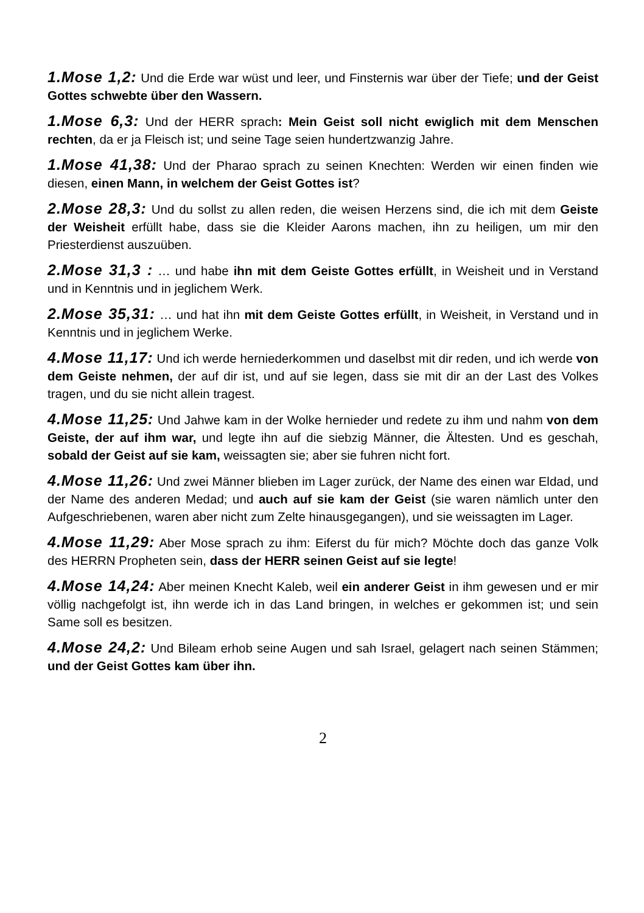1.Mose 1,2: Und die Erde war wüst und leer, und Finsternis war über der Tiefe; und der Geist Gottes schwebte über den Wassern.
1.Mose 6,3: Und der HERR sprach: Mein Geist soll nicht ewiglich mit dem Menschen rechten, da er ja Fleisch ist; und seine Tage seien hundertzwanzig Jahre.
1.Mose 41,38: Und der Pharao sprach zu seinen Knechten: Werden wir einen finden wie diesen, einen Mann, in welchem der Geist Gottes ist?
2.Mose 28,3: Und du sollst zu allen reden, die weisen Herzens sind, die ich mit dem Geiste der Weisheit erfüllt habe, dass sie die Kleider Aarons machen, ihn zu heiligen, um mir den Priesterdienst auszuüben.
2.Mose 31,3 : … und habe ihn mit dem Geiste Gottes erfüllt, in Weisheit und in Verstand und in Kenntnis und in jeglichem Werk.
2.Mose 35,31: … und hat ihn mit dem Geiste Gottes erfüllt, in Weisheit, in Verstand und in Kenntnis und in jeglichem Werke.
4.Mose 11,17: Und ich werde herniederkommen und daselbst mit dir reden, und ich werde von dem Geiste nehmen, der auf dir ist, und auf sie legen, dass sie mit dir an der Last des Volkes tragen, und du sie nicht allein tragest.
4.Mose 11,25: Und Jahwe kam in der Wolke hernieder und redete zu ihm und nahm von dem Geiste, der auf ihm war, und legte ihn auf die siebzig Männer, die Ältesten. Und es geschah, sobald der Geist auf sie kam, weissagten sie; aber sie fuhren nicht fort.
4.Mose 11,26: Und zwei Männer blieben im Lager zurück, der Name des einen war Eldad, und der Name des anderen Medad; und auch auf sie kam der Geist (sie waren nämlich unter den Aufgeschriebenen, waren aber nicht zum Zelte hinausgegangen), und sie weissagten im Lager.
4.Mose 11,29: Aber Mose sprach zu ihm: Eiferst du für mich? Möchte doch das ganze Volk des HERRN Propheten sein, dass der HERR seinen Geist auf sie legte!
4.Mose 14,24: Aber meinen Knecht Kaleb, weil ein anderer Geist in ihm gewesen und er mir völlig nachgefolgt ist, ihn werde ich in das Land bringen, in welches er gekommen ist; und sein Same soll es besitzen.
4.Mose 24,2: Und Bileam erhob seine Augen und sah Israel, gelagert nach seinen Stämmen; und der Geist Gottes kam über ihn.
2